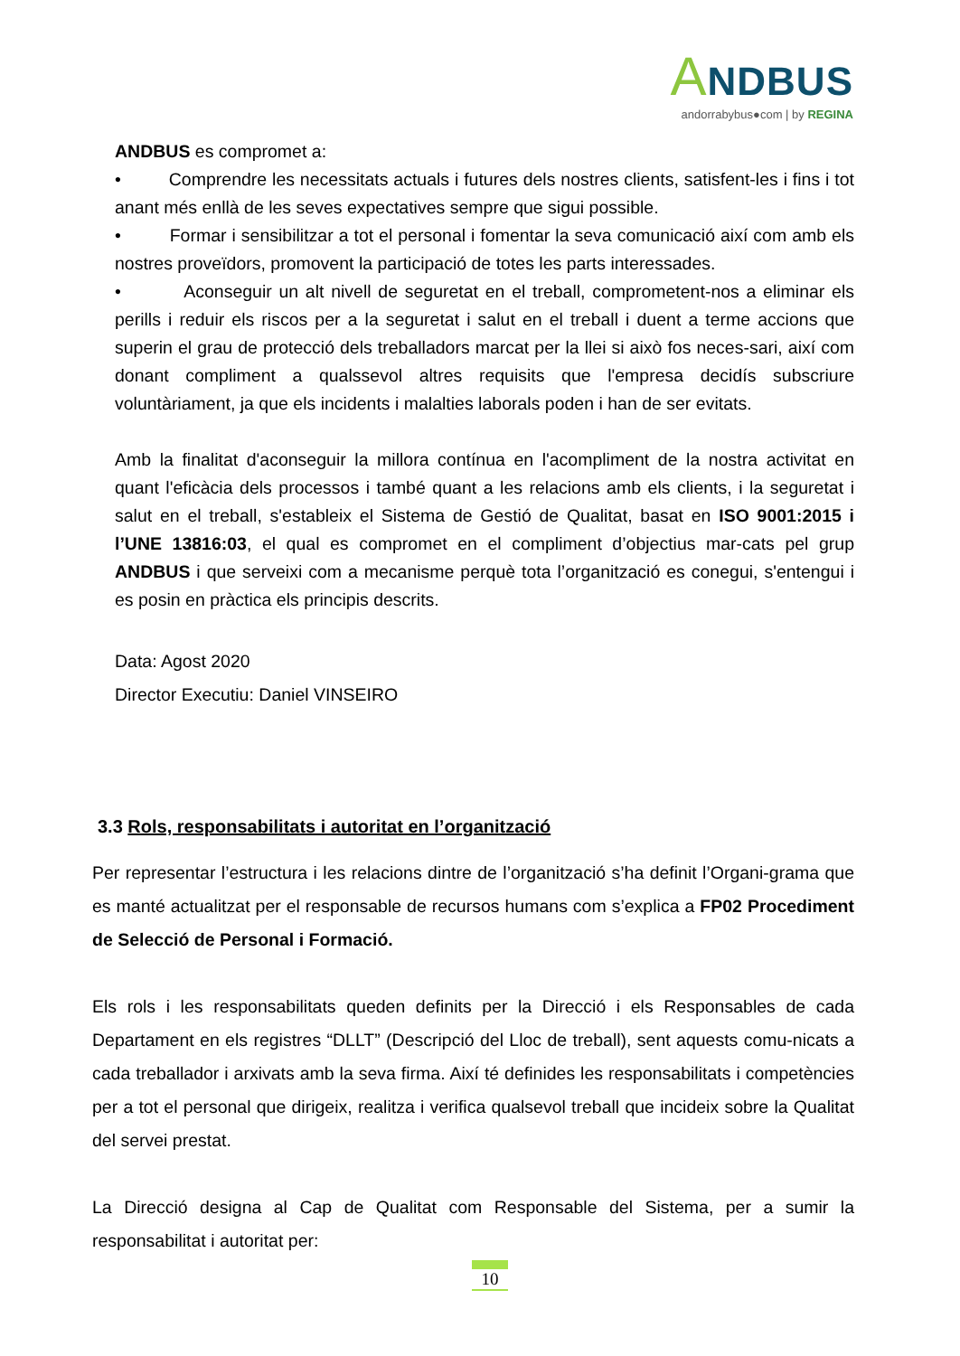ANDBUS
andorrabybus●com | by REGINA
ANDBUS es compromet a:
• Comprendre les necessitats actuals i futures dels nostres clients, satisfent-les i fins i tot anant més enllà de les seves expectatives sempre que sigui possible.
• Formar i sensibilitzar a tot el personal i fomentar la seva comunicació així com amb els nostres proveïdors, promovent la participació de totes les parts interessades.
• Aconseguir un alt nivell de seguretat en el treball, comprometent-nos a eliminar els perills i reduir els riscos per a la seguretat i salut en el treball i duent a terme accions que superin el grau de protecció dels treballadors marcat per la llei si això fos neces-sari, així com donant compliment a qualssevol altres requisits que l'empresa decidís subscriure voluntàriament, ja que els incidents i malalties laborals poden i han de ser evitats.
Amb la finalitat d'aconseguir la millora contínua en l'acompliment de la nostra activitat en quant l'eficàcia dels processos i també quant a les relacions amb els clients, i la seguretat i salut en el treball, s'estableix el Sistema de Gestió de Qualitat, basat en ISO 9001:2015 i l’UNE 13816:03, el qual es compromet en el compliment d’objectius mar-cats pel grup ANDBUS i que serveixi com a mecanisme perquè tota l’organització es conegui, s'entengui i es posin en pràctica els principis descrits.
Data: Agost 2020
Director Executiu: Daniel VINSEIRO
3.3 Rols, responsabilitats i autoritat en l’organització
Per representar l’estructura i les relacions dintre de l’organització s’ha definit l’Organi-grama que es manté actualitzat per el responsable de recursos humans com s’explica a FP02 Procediment de Selecció de Personal i Formació.
Els rols i les responsabilitats queden definits per la Direcció i els Responsables de cada Departament en els registres “DLLT” (Descripció del Lloc de treball), sent aquests comu-nicats a cada treballador i arxivats amb la seva firma. Així té definides les responsabilitats i competències per a tot el personal que dirigeix, realitza i verifica qualsevol treball que incideix sobre la Qualitat del servei prestat.
La Direcció designa al Cap de Qualitat com Responsable del Sistema, per a sumir la responsabilitat i autoritat per:
10